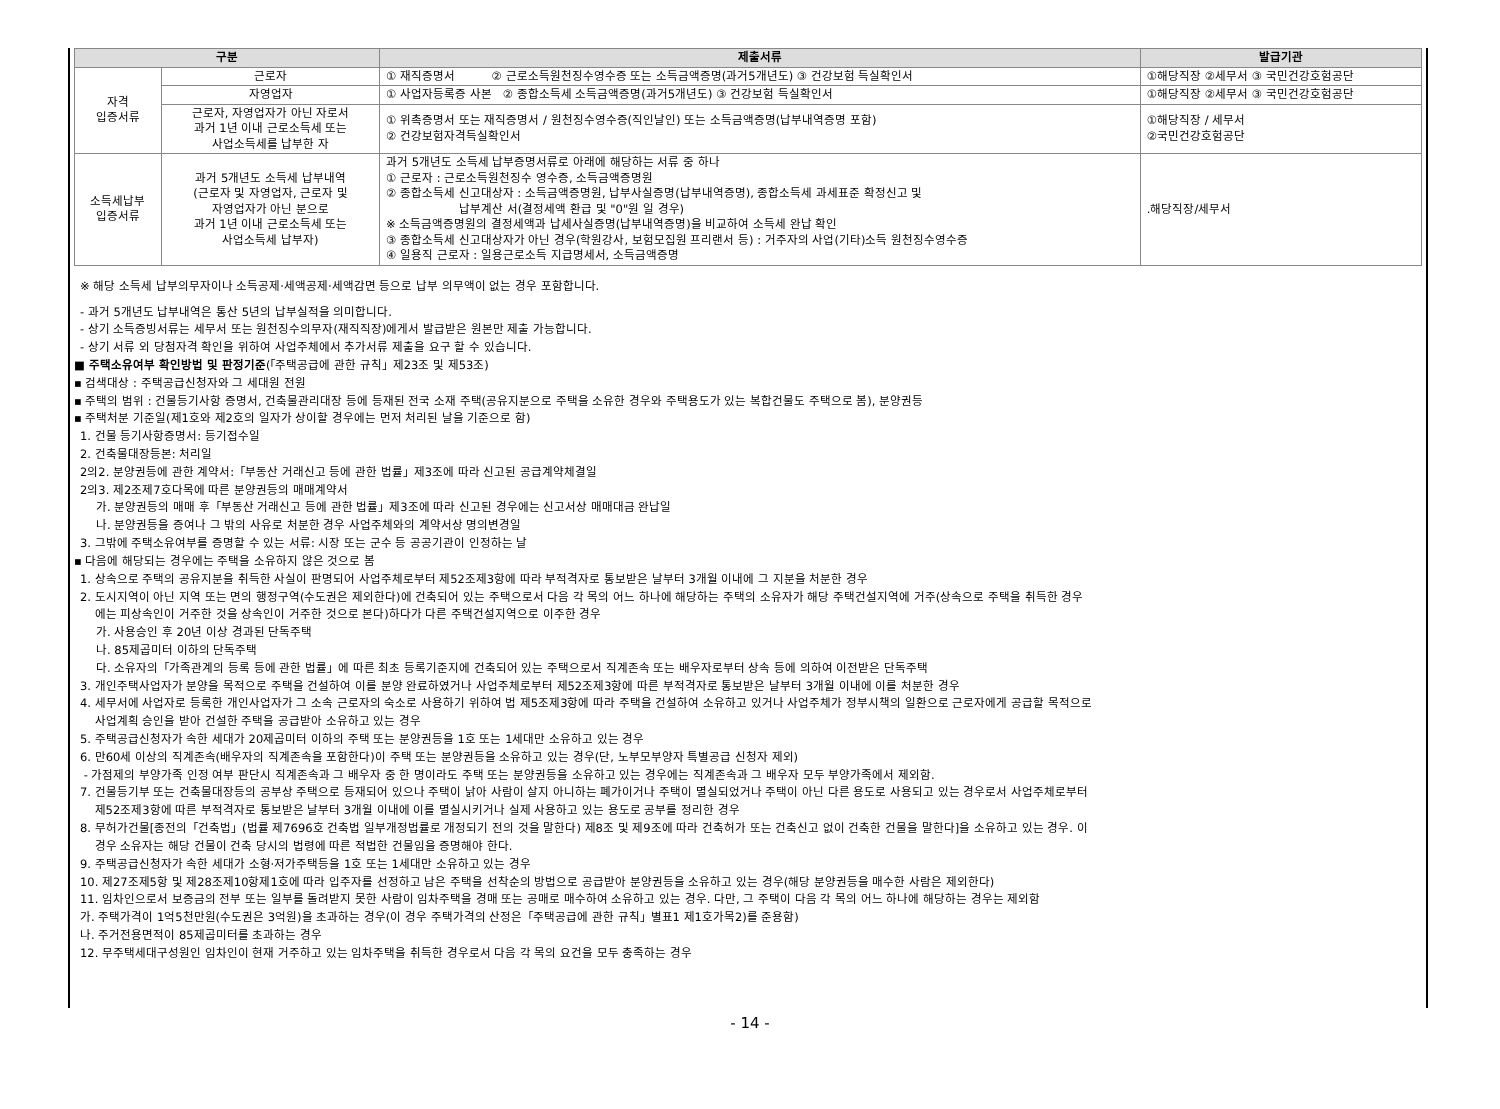| 구분 | | 제출서류 | 발급기관 |
| --- | --- | --- | --- |
| 자격 입증서류 | 근로자 | ① 재직증명서 ② 근로소득원천징수영수증 또는 소득금액증명(과거5개년도) ③ 건강보험 득실확인서 | ①해당직장 ②세무서 ③ 국민건강호험공단 |
| | 자영업자 | ① 사업자등록증 사본 ② 종합소득세 소득금액증명(과거5개년도) ③ 건강보험 득실확인서 | ①해당직장 ②세무서 ③ 국민건강호험공단 |
| | 근로자, 자영업자가 아닌 자로서 과거 1년 이내 근로소득세 또는 사업소득세를 납부한 자 | ① 위촉증명서 또는 재직증명서 / 원천징수영수증(직인날인) 또는 소득금액증명(납부내역증명 포함) ② 건강보험자격득실확인서 | ①해당직장 / 세무서 ②국민건강호험공단 |
| 소득세납부 입증서류 | 과거 5개년도 소득세 납부내역 (근로자 및 자영업자, 근로자 및 자영업자가 아닌 분으로 과거 1년 이내 근로소득세 또는 사업소득세 납부자) | 과거 5개년도 소득세 납부증명서류로 아래에 해당하는 서류 중 하나 ① 근로자 : 근로소득원천징수 영수증, 소득금액증명원 ② 종합소득세 신고대상자 : 소득금액증명원, 납부사실증명(납부내역증명), 종합소득세 과세표준 확정신고 및 납부계산 서(결정세액 환급 및 "0"원 일 경우) ※ 소득금액증명원의 결정세액과 납세사실증명(납부내역증명)을 비교하여 소득세 완납 확인 ③ 종합소득세 신고대상자가 아닌 경우(학원강사, 보험모집원 프리랜서 등) : 거주자의 사업(기타)소득 원천징수영수증 ④ 일용직 근로자 : 일용근로소득 지급명세서, 소득금액증명 | .해당직장/세무서 |
※ 해당 소득세 납부의무자이나 소득공제·세액공제·세액감면 등으로 납부 의무액이 없는 경우 포함합니다.
- 과거 5개년도 납부내역은 통산 5년의 납부실적을 의미합니다.
- 상기 소득증빙서류는 세무서 또는 원천징수의무자(재직직장)에게서 발급받은 원본만 제출 가능합니다.
- 상기 서류 외 당첨자격 확인을 위하여 사업주체에서 추가서류 제출을 요구 할 수 있습니다.
■ 주택소유여부 확인방법 및 판정기준(「주택공급에 관한 규칙」제23조 및 제53조)
▪ 검색대상 : 주택공급신청자와 그 세대원 전원
▪ 주택의 범위 : 건물등기사항 증명서, 건축물관리대장 등에 등재된 전국 소재 주택(공유지분으로 주택을 소유한 경우와 주택용도가 있는 복합건물도 주택으로 봄), 분양권등
▪ 주택처분 기준일(제1호와 제2호의 일자가 상이할 경우에는 먼저 처리된 날을 기준으로 함)
1. 건물 등기사항증명서: 등기접수일
2. 건축물대장등본: 처리일
2의2. 분양권등에 관한 계약서:「부동산 거래신고 등에 관한 법률」제3조에 따라 신고된 공급계약체결일
2의3. 제2조제7호다목에 따른 분양권등의 매매계약서
가. 분양권등의 매매 후「부동산 거래신고 등에 관한 법률」제3조에 따라 신고된 경우에는 신고서상 매매대금 완납일
나. 분양권등을 증여나 그 밖의 사유로 처분한 경우 사업주체와의 계약서상 명의변경일
3. 그밖에 주택소유여부를 증명할 수 있는 서류: 시장 또는 군수 등 공공기관이 인정하는 날
▪ 다음에 해당되는 경우에는 주택을 소유하지 않은 것으로 봄
1. 상속으로 주택의 공유지분을 취득한 사실이 판명되어 사업주체로부터 제52조제3항에 따라 부적격자로 통보받은 날부터 3개월 이내에 그 지분을 처분한 경우
2. 도시지역이 아닌 지역 또는 면의 행정구역(수도권은 제외한다)에 건축되어 있는 주택으로서 다음 각 목의 어느 하나에 해당하는 주택의 소유자가 해당 주택건설지역에 거주(상속으로 주택을 취득한 경우
에는 피상속인이 거주한 것을 상속인이 거주한 것으로 본다)하다가 다른 주택건설지역으로 이주한 경우
가. 사용승인 후 20년 이상 경과된 단독주택
나. 85제곱미터 이하의 단독주택
다. 소유자의「가족관계의 등록 등에 관한 법률」에 따른 최초 등록기준지에 건축되어 있는 주택으로서 직계존속 또는 배우자로부터 상속 등에 의하여 이전받은 단독주택
3. 개인주택사업자가 분양을 목적으로 주택을 건설하여 이를 분양 완료하였거나 사업주체로부터 제52조제3항에 따른 부적격자로 통보받은 날부터 3개월 이내에 이를 처분한 경우
4. 세무서에 사업자로 등록한 개인사업자가 그 소속 근로자의 숙소로 사용하기 위하여 법 제5조제3항에 따라 주택을 건설하여 소유하고 있거나 사업주체가 정부시책의 일환으로 근로자에게 공급할 목적으로
사업계획 승인을 받아 건설한 주택을 공급받아 소유하고 있는 경우
5. 주택공급신청자가 속한 세대가 20제곱미터 이하의 주택 또는 분양권등을 1호 또는 1세대만 소유하고 있는 경우
6. 만60세 이상의 직계존속(배우자의 직계존속을 포함한다)이 주택 또는 분양권등을 소유하고 있는 경우(단, 노부모부양자 특별공급 신청자 제외)
- 가점제의 부양가족 인정 여부 판단시 직계존속과 그 배우자 중 한 명이라도 주택 또는 분양권등을 소유하고 있는 경우에는 직계존속과 그 배우자 모두 부양가족에서 제외함.
7. 건물등기부 또는 건축물대장등의 공부상 주택으로 등재되어 있으나 주택이 낡아 사람이 살지 아니하는 폐가이거나 주택이 멸실되었거나 주택이 아닌 다른 용도로 사용되고 있는 경우로서 사업주체로부터
제52조제3항에 따른 부적격자로 통보받은 날부터 3개월 이내에 이를 멸실시키거나 실제 사용하고 있는 용도로 공부를 정리한 경우
8. 무허가건물[종전의「건축법」(법률 제7696호 건축법 일부개정법률로 개정되기 전의 것을 말한다) 제8조 및 제9조에 따라 건축허가 또는 건축신고 없이 건축한 건물을 말한다]을 소유하고 있는 경우. 이
경우 소유자는 해당 건물이 건축 당시의 법령에 따른 적법한 건물임을 증명해야 한다.
9. 주택공급신청자가 속한 세대가 소형·저가주택등을 1호 또는 1세대만 소유하고 있는 경우
10. 제27조제5항 및 제28조제10항제1호에 따라 입주자를 선정하고 남은 주택을 선착순의 방법으로 공급받아 분양권등을 소유하고 있는 경우(해당 분양권등을 매수한 사람은 제외한다)
11. 임차인으로서 보증금의 전부 또는 일부를 돌려받지 못한 사람이 임차주택을 경매 또는 공매로 매수하여 소유하고 있는 경우. 다만, 그 주택이 다음 각 목의 어느 하나에 해당하는 경우는 제외함
가. 주택가격이 1억5천만원(수도권은 3억원)을 초과하는 경우(이 경우 주택가격의 산정은「주택공급에 관한 규칙」별표1 제1호가목2)를 준용함)
나. 주거전용면적이 85제곱미터를 초과하는 경우
12. 무주택세대구성원인 임차인이 현재 거주하고 있는 임차주택을 취득한 경우로서 다음 각 목의 요건을 모두 충족하는 경우
- 14 -